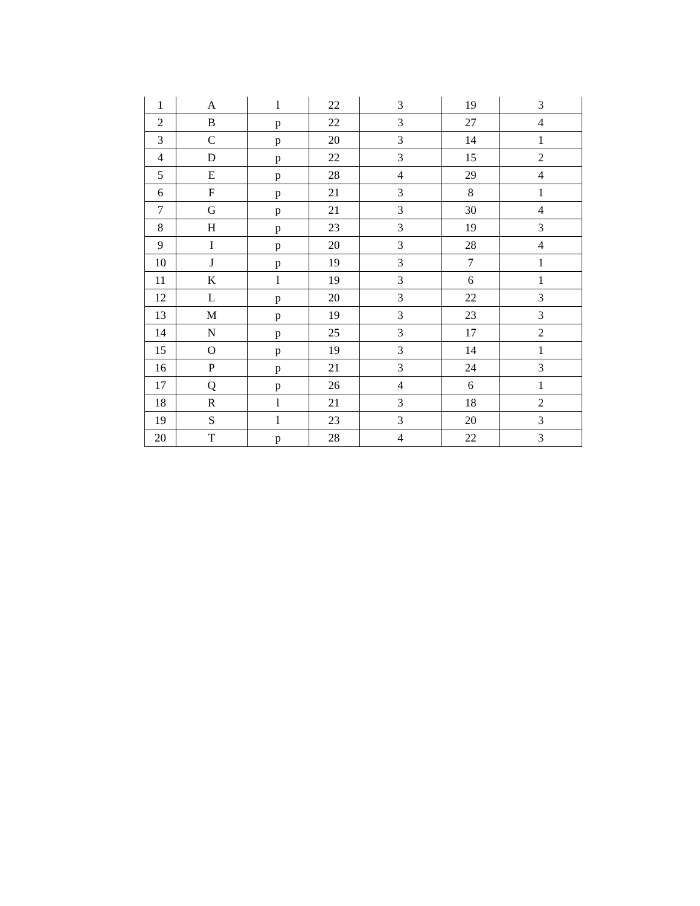| 1 | A | l | 22 | 3 | 19 | 3 |
| 2 | B | p | 22 | 3 | 27 | 4 |
| 3 | C | p | 20 | 3 | 14 | 1 |
| 4 | D | p | 22 | 3 | 15 | 2 |
| 5 | E | p | 28 | 4 | 29 | 4 |
| 6 | F | p | 21 | 3 | 8 | 1 |
| 7 | G | p | 21 | 3 | 30 | 4 |
| 8 | H | p | 23 | 3 | 19 | 3 |
| 9 | I | p | 20 | 3 | 28 | 4 |
| 10 | J | p | 19 | 3 | 7 | 1 |
| 11 | K | l | 19 | 3 | 6 | 1 |
| 12 | L | p | 20 | 3 | 22 | 3 |
| 13 | M | p | 19 | 3 | 23 | 3 |
| 14 | N | p | 25 | 3 | 17 | 2 |
| 15 | O | p | 19 | 3 | 14 | 1 |
| 16 | P | p | 21 | 3 | 24 | 3 |
| 17 | Q | p | 26 | 4 | 6 | 1 |
| 18 | R | l | 21 | 3 | 18 | 2 |
| 19 | S | l | 23 | 3 | 20 | 3 |
| 20 | T | p | 28 | 4 | 22 | 3 |